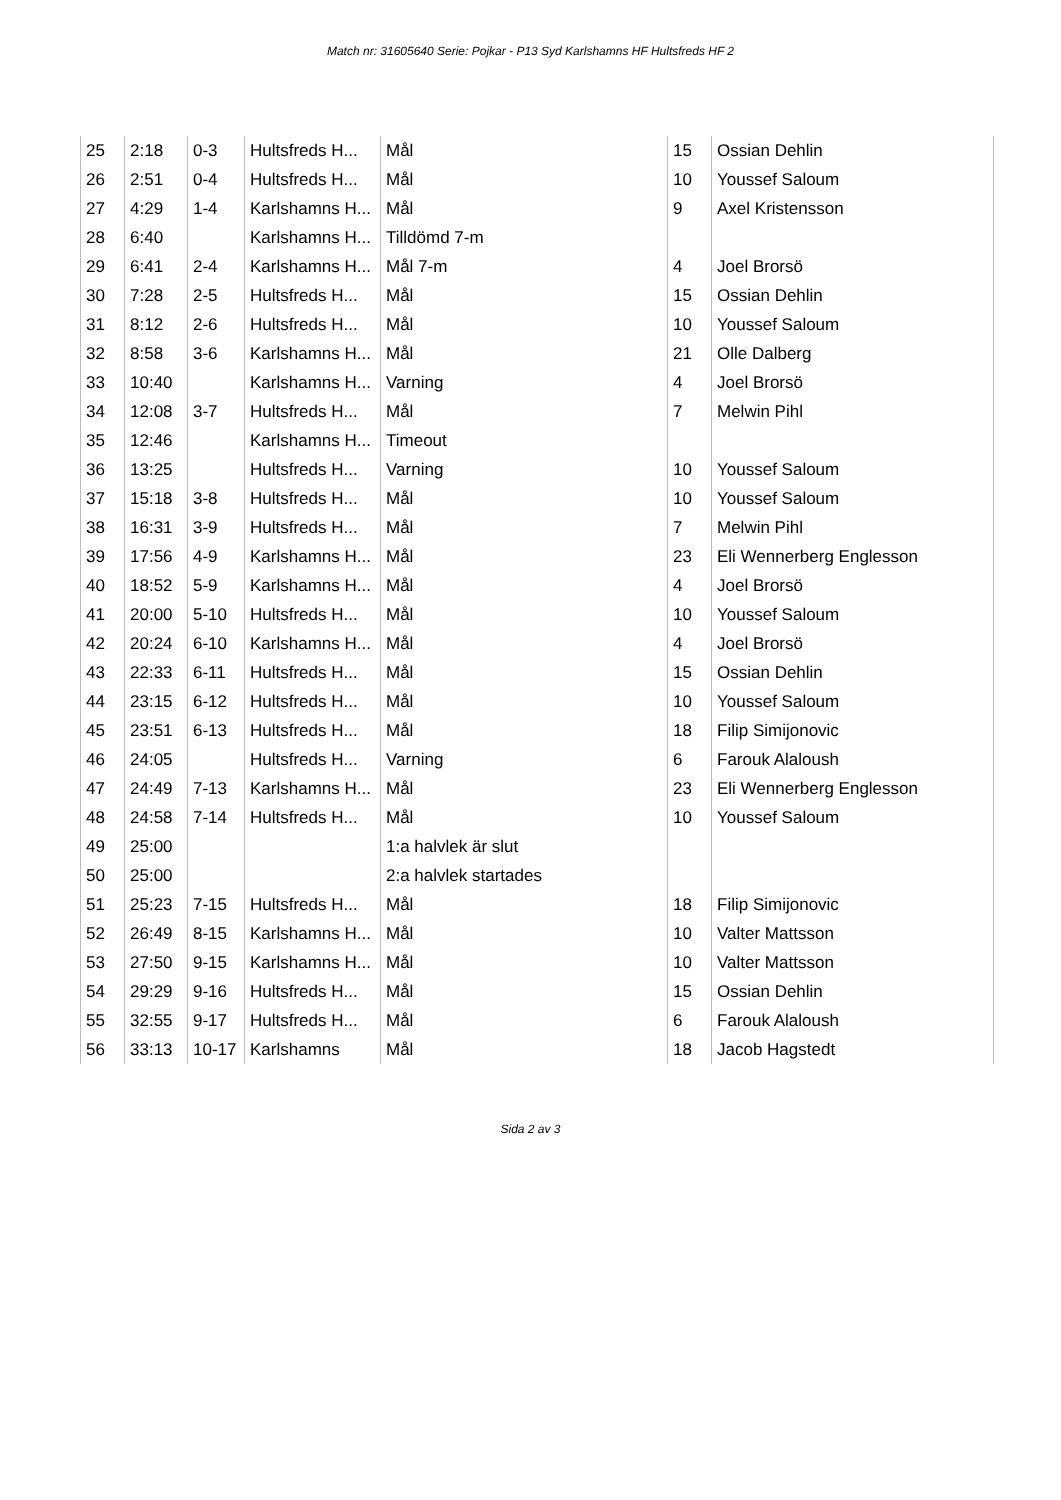Match nr: 31605640 Serie: Pojkar - P13 Syd Karlshamns HF Hultsfreds HF 2
| 25 | 2:18 | 0-3 | Hultsfreds H... | Mål | 15 | Ossian Dehlin |
| 26 | 2:51 | 0-4 | Hultsfreds H... | Mål | 10 | Youssef Saloum |
| 27 | 4:29 | 1-4 | Karlshamns H... | Mål | 9 | Axel Kristensson |
| 28 | 6:40 | | Karlshamns H... | Tilldömd 7-m | | |
| 29 | 6:41 | 2-4 | Karlshamns H... | Mål 7-m | 4 | Joel Brorsö |
| 30 | 7:28 | 2-5 | Hultsfreds H... | Mål | 15 | Ossian Dehlin |
| 31 | 8:12 | 2-6 | Hultsfreds H... | Mål | 10 | Youssef Saloum |
| 32 | 8:58 | 3-6 | Karlshamns H... | Mål | 21 | Olle Dalberg |
| 33 | 10:40 | | Karlshamns H... | Varning | 4 | Joel Brorsö |
| 34 | 12:08 | 3-7 | Hultsfreds H... | Mål | 7 | Melwin Pihl |
| 35 | 12:46 | | Karlshamns H... | Timeout | | |
| 36 | 13:25 | | Hultsfreds H... | Varning | 10 | Youssef Saloum |
| 37 | 15:18 | 3-8 | Hultsfreds H... | Mål | 10 | Youssef Saloum |
| 38 | 16:31 | 3-9 | Hultsfreds H... | Mål | 7 | Melwin Pihl |
| 39 | 17:56 | 4-9 | Karlshamns H... | Mål | 23 | Eli Wennerberg Englesson |
| 40 | 18:52 | 5-9 | Karlshamns H... | Mål | 4 | Joel Brorsö |
| 41 | 20:00 | 5-10 | Hultsfreds H... | Mål | 10 | Youssef Saloum |
| 42 | 20:24 | 6-10 | Karlshamns H... | Mål | 4 | Joel Brorsö |
| 43 | 22:33 | 6-11 | Hultsfreds H... | Mål | 15 | Ossian Dehlin |
| 44 | 23:15 | 6-12 | Hultsfreds H... | Mål | 10 | Youssef Saloum |
| 45 | 23:51 | 6-13 | Hultsfreds H... | Mål | 18 | Filip Simijonovic |
| 46 | 24:05 | | Hultsfreds H... | Varning | 6 | Farouk Alaloush |
| 47 | 24:49 | 7-13 | Karlshamns H... | Mål | 23 | Eli Wennerberg Englesson |
| 48 | 24:58 | 7-14 | Hultsfreds H... | Mål | 10 | Youssef Saloum |
| 49 | 25:00 | | | 1:a halvlek är slut | | |
| 50 | 25:00 | | | 2:a halvlek startades | | |
| 51 | 25:23 | 7-15 | Hultsfreds H... | Mål | 18 | Filip Simijonovic |
| 52 | 26:49 | 8-15 | Karlshamns H... | Mål | 10 | Valter Mattsson |
| 53 | 27:50 | 9-15 | Karlshamns H... | Mål | 10 | Valter Mattsson |
| 54 | 29:29 | 9-16 | Hultsfreds H... | Mål | 15 | Ossian Dehlin |
| 55 | 32:55 | 9-17 | Hultsfreds H... | Mål | 6 | Farouk Alaloush |
| 56 | 33:13 | 10-17 | Karlshamns | Mål | 18 | Jacob Hagstedt |
Sida 2 av 3